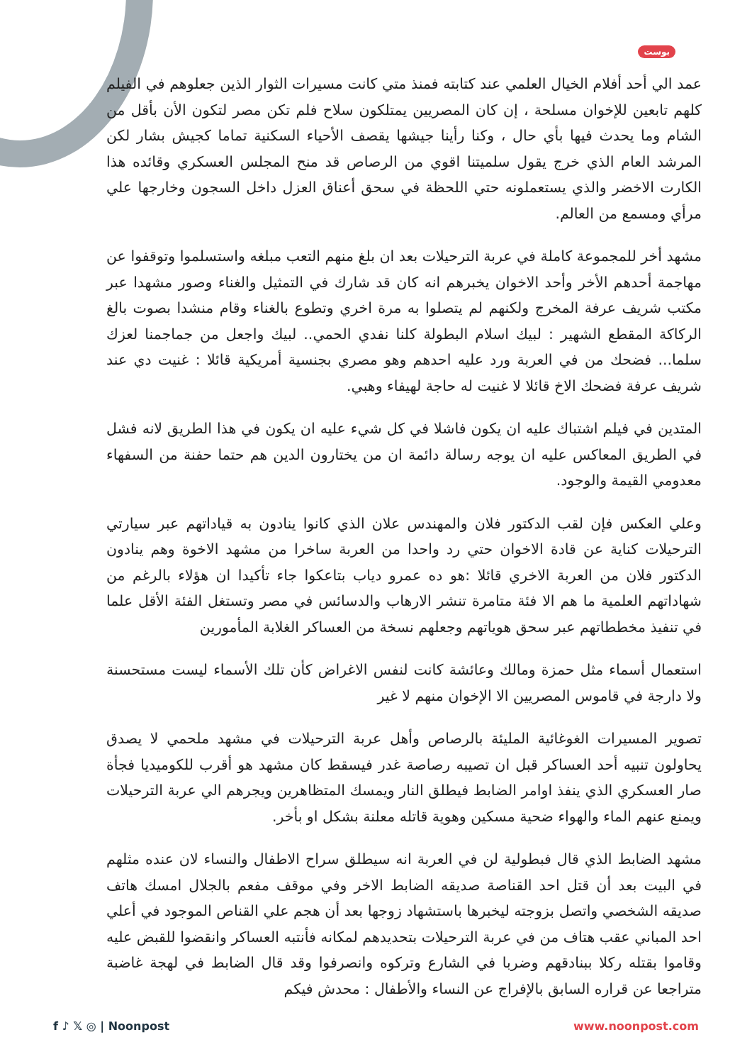بوست
عمد الي أحد أفلام الخيال العلمي عند كتابته فمنذ متي كانت مسيرات الثوار الذين جعلوهم في الفيلم كلهم تابعين للإخوان مسلحة ، إن كان المصريين يمتلكون سلاح فلم تكن مصر لتكون الأن بأقل من الشام وما يحدث فيها بأي حال ، وكنا رأينا جيشها يقصف الأحياء السكنية تماما كجيش بشار لكن المرشد العام الذي خرج يقول سلميتنا اقوي من الرصاص قد منح المجلس العسكري وقائده هذا الكارت الاخضر والذي يستعملونه حتي اللحظة في سحق أعناق العزل داخل السجون وخارجها علي مرأي ومسمع من العالم.
مشهد أخر للمجموعة كاملة في عربة الترحيلات بعد ان بلغ منهم التعب مبلغه واستسلموا وتوقفوا عن مهاجمة أحدهم الأخر وأحد الاخوان يخبرهم انه كان قد شارك في التمثيل والغناء وصور مشهدا عبر مكتب شريف عرفة المخرج ولكنهم لم يتصلوا به مرة اخري وتطوع بالغناء وقام منشدا بصوت بالغ الركاكة المقطع الشهير : لبيك اسلام البطولة كلنا نفدي الحمي.. لبيك واجعل من جماجمنا لعزك سلما... فضحك من في العربة ورد عليه احدهم وهو مصري بجنسية أمريكية قائلا : غنيت دي عند شريف عرفة فضحك الاخ قائلا لا غنيت له حاجة لهيفاء وهبي.
المتدين في فيلم اشتباك عليه ان يكون فاشلا في كل شيء عليه ان يكون في هذا الطريق لانه فشل في الطريق المعاكس عليه ان يوجه رسالة دائمة ان من يختارون الدين هم حتما حفنة من السفهاء معدومي القيمة والوجود.
وعلي العكس فإن لقب الدكتور فلان والمهندس علان الذي كانوا ينادون به قياداتهم عبر سيارتي الترحيلات كناية عن قادة الاخوان حتي رد واحدا من العربة ساخرا من مشهد الاخوة وهم ينادون الدكتور فلان من العربة الاخري قائلا :هو ده عمرو دياب بتاعكوا جاء تأكيدا ان هؤلاء بالرغم من شهاداتهم العلمية ما هم الا فئة متامرة تنشر الارهاب والدسائس في مصر وتستغل الفئة الأقل علما في تنفيذ مخططاتهم عبر سحق هوياتهم وجعلهم نسخة من العساكر الغلابة المأمورين
استعمال أسماء مثل حمزة ومالك وعائشة كانت لنفس الاغراض كأن تلك الأسماء ليست مستحسنة ولا دارجة في قاموس المصريين الا الإخوان منهم لا غير
تصوير المسيرات الغوغائية المليئة بالرصاص وأهل عربة الترحيلات في مشهد ملحمي لا يصدق يحاولون تنبيه أحد العساكر قبل ان تصيبه رصاصة غدر فيسقط كان مشهد هو أقرب للكوميديا فجأة صار العسكري الذي ينفذ اوامر الضابط فيطلق النار ويمسك المتظاهرين ويجرهم الي عربة الترحيلات ويمنع عنهم الماء والهواء ضحية مسكين وهوية قاتله معلنة بشكل او بأخر.
مشهد الضابط الذي قال فبطولية لن في العربة انه سيطلق سراح الاطفال والنساء لان عنده مثلهم في البيت بعد أن قتل احد القناصة صديقه الضابط الاخر وفي موقف مفعم بالجلال امسك هاتف صديقه الشخصي واتصل بزوجته ليخبرها باستشهاد زوجها بعد أن هجم علي القناص الموجود في أعلي احد المباني عقب هتاف من في عربة الترحيلات بتحديدهم لمكانه فأنتبه العساكر وانقضوا للقبض عليه وقاموا بقتله ركلا ببنادقهم وضربا في الشارع وتركوه وانصرفوا وقد قال الضابط في لهجة غاضبة متراجعا عن قراره السابق بالإفراج عن النساء والأطفال : محدش فيكم
f ♪ 𝕏 ◎ | Noonpost www.noonpost.com